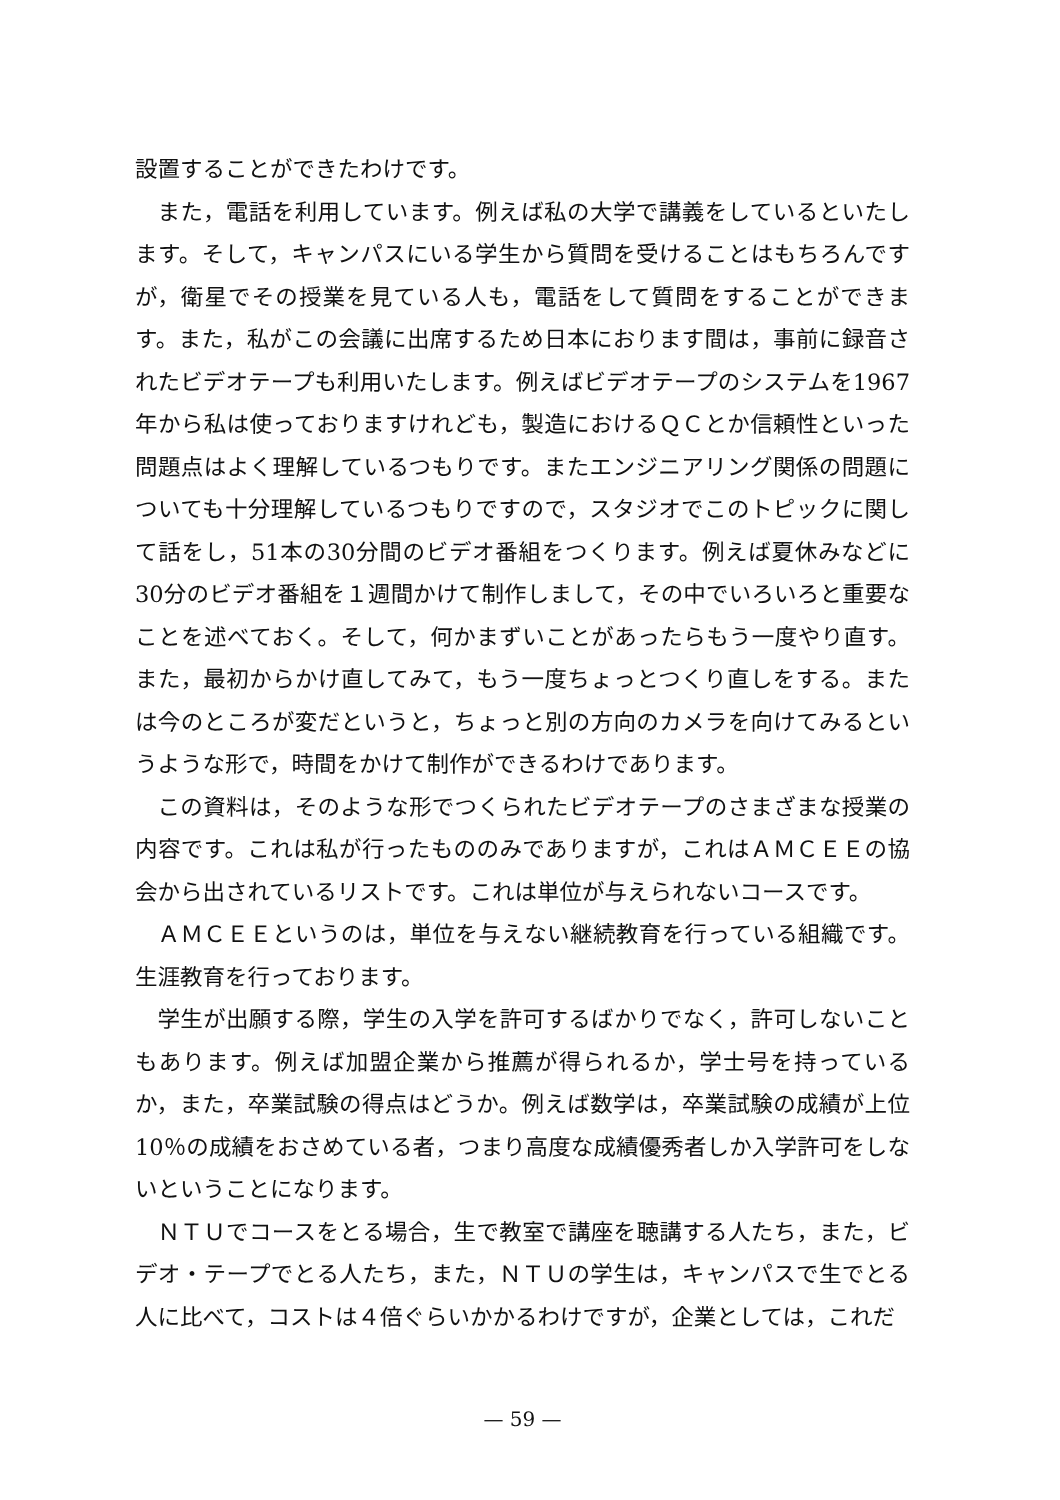設置することができたわけです。
また，電話を利用しています。例えば私の大学で講義をしているといたします。そして，キャンパスにいる学生から質問を受けることはもちろんですが，衛星でその授業を見ている人も，電話をして質問をすることができます。また，私がこの会議に出席するため日本におります間は，事前に録音されたビデオテープも利用いたします。例えばビデオテープのシステムを1967年から私は使っておりますけれども，製造におけるＱＣとか信頼性といった問題点はよく理解しているつもりです。またエンジニアリング関係の問題についても十分理解しているつもりですので，スタジオでこのトピックに関して話をし，51本の30分間のビデオ番組をつくります。例えば夏休みなどに30分のビデオ番組を１週間かけて制作しまして，その中でいろいろと重要なことを述べておく。そして，何かまずいことがあったらもう一度やり直す。また，最初からかけ直してみて，もう一度ちょっとつくり直しをする。または今のところが変だというと，ちょっと別の方向のカメラを向けてみるというような形で，時間をかけて制作ができるわけであります。
この資料は，そのような形でつくられたビデオテープのさまざまな授業の内容です。これは私が行ったもののみでありますが，これはＡＭＣＥＥの協会から出されているリストです。これは単位が与えられないコースです。
ＡＭＣＥＥというのは，単位を与えない継続教育を行っている組織です。生涯教育を行っております。
学生が出願する際，学生の入学を許可するばかりでなく，許可しないこともあります。例えば加盟企業から推薦が得られるか，学士号を持っているか，また，卒業試験の得点はどうか。例えば数学は，卒業試験の成績が上位10％の成績をおさめている者，つまり高度な成績優秀者しか入学許可をしないということになります。
ＮＴＵでコースをとる場合，生で教室で講座を聴講する人たち，また，ビデオ・テープでとる人たち，また，ＮＴＵの学生は，キャンパスで生でとる人に比べて，コストは４倍ぐらいかかるわけですが，企業としては，これだ
— 59 —